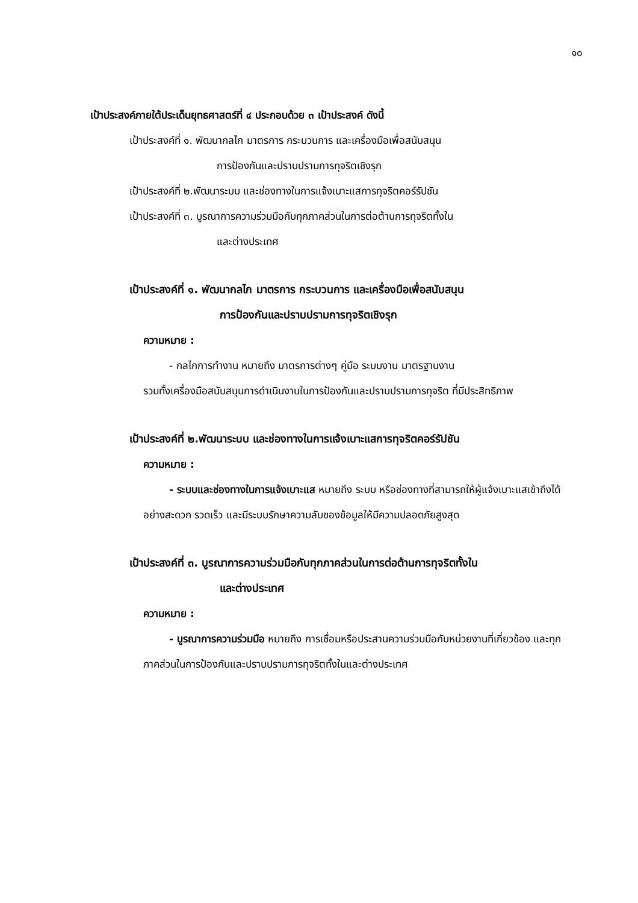๑๐
เป้าประสงค์ภายใต้ประเด็นยุทธศาสตร์ที่ ๔ ประกอบด้วย ๓ เป้าประสงค์ ดังนี้
เป้าประสงค์ที่ ๑. พัฒนากลไก มาตรการ กระบวนการ และเครื่องมือเพื่อสนับสนุน
การป้องกันและปราบปรามการทุจริตเชิงรุก
เป้าประสงค์ที่ ๒.พัฒนาระบบ และช่องทางในการแจ้งเบาะแสการทุจริตคอร์รัปชัน
เป้าประสงค์ที่ ๓. บูรณาการความร่วมมือกับทุกภาคส่วนในการต่อต้านการทุจริตทั้งใน
และต่างประเทศ
เป้าประสงค์ที่ ๑. พัฒนากลไก มาตรการ กระบวนการ และเครื่องมือเพื่อสนับสนุน
การป้องกันและปราบปรามการทุจริตเชิงรุก
ความหมาย :
- กลไกการทำงาน หมายถึง มาตรการต่างๆ คู่มือ ระบบงาน มาตรฐานงาน
รวมทั้งเครื่องมือสนับสนุนการดำเนินงานในการป้องกันและปราบปรามการทุจริต ที่มีประสิทธิภาพ
เป้าประสงค์ที่ ๒.พัฒนาระบบ และช่องทางในการแจ้งเบาะแสการทุจริตคอร์รัปชัน
ความหมาย :
- ระบบและช่องทางในการแจ้งเบาะแส หมายถึง ระบบ หรือช่องทางที่สามารถให้ผู้แจ้งเบาะแสเข้าถึงได้อย่างสะดวก รวดเร็ว และมีระบบรักษาความลับของข้อมูลให้มีความปลอดภัยสูงสุด
เป้าประสงค์ที่ ๓. บูรณาการความร่วมมือกับทุกภาคส่วนในการต่อต้านการทุจริตทั้งใน
และต่างประเทศ
ความหมาย :
- บูรณาการความร่วมมือ หมายถึง การเชื่อมหรือประสานความร่วมมือกับหน่วยงานที่เกี่ยวข้อง และทุกภาคส่วนในการป้องกันและปราบปรามการทุจริตทั้งในและต่างประเทศ